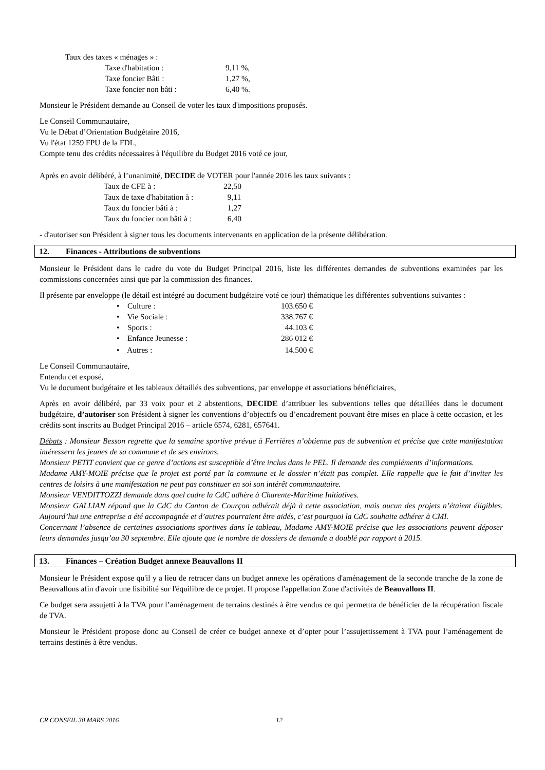Taux des taxes « ménages » :
Taxe d'habitation : 9,11 %,
Taxe foncier Bâti : 1,27 %,
Taxe foncier non bâti : 6,40 %.
Monsieur le Président demande au Conseil de voter les taux d'impositions proposés.
Le Conseil Communautaire,
Vu le Débat d’Orientation Budgétaire 2016,
Vu l'état 1259 FPU de la FDL,
Compte tenu des crédits nécessaires à l'équilibre du Budget 2016 voté ce jour,
Après en avoir délibéré, à l’unanimité, DECIDE de VOTER pour l'année 2016 les taux suivants :
Taux de CFE à : 22,50
Taux de taxe d'habitation à : 9,11
Taux du foncier bâti à : 1,27
Taux du foncier non bâti à : 6,40
- d'autoriser son Président à signer tous les documents intervenants en application de la présente délibération.
12. Finances - Attributions de subventions
Monsieur le Président dans le cadre du vote du Budget Principal 2016, liste les différentes demandes de subventions examinées par les commissions concernées ainsi que par la commission des finances.
Il présente par enveloppe (le détail est intégré au document budgétaire voté ce jour) thématique les différentes subventions suivantes :
• Culture : 103.650 €
• Vie Sociale : 338.767 €
• Sports : 44.103 €
• Enfance Jeunesse : 286 012 €
• Autres : 14.500 €
Le Conseil Communautaire,
Entendu cet exposé,
Vu le document budgétaire et les tableaux détaillés des subventions, par enveloppe et associations bénéficiaires,
Après en avoir délibéré, par 33 voix pour et 2 abstentions, DECIDE d’attribuer les subventions telles que détaillées dans le document budgétaire, d’autoriser son Président à signer les conventions d’objectifs ou d’encadrement pouvant être mises en place à cette occasion, et les crédits sont inscrits au Budget Principal 2016 – article 6574, 6281, 657641.
Débats : Monsieur Besson regrette que la semaine sportive prévue à Ferrières n’obtienne pas de subvention et précise que cette manifestation intéressera les jeunes de sa commune et de ses environs.
Monsieur PETIT convient que ce genre d’actions est susceptible d’être inclus dans le PEL. Il demande des compléments d’informations.
Madame AMY-MOIE précise que le projet est porté par la commune et le dossier n’était pas complet. Elle rappelle que le fait d’inviter les centres de loisirs à une manifestation ne peut pas constituer en soi son intérêt communautaire.
Monsieur VENDITTOZZI demande dans quel cadre la CdC adhère à Charente-Maritime Initiatives.
Monsieur GALLIAN répond que la CdC du Canton de Courçon adhérait déjà à cette association, mais aucun des projets n’étaient éligibles. Aujourd’hui une entreprise a été accompagnée et d’autres pourraient être aidés, c’est pourquoi la CdC souhaite adhérer à CMI.
Concernant l’absence de certaines associations sportives dans le tableau, Madame AMY-MOIE précise que les associations peuvent déposer leurs demandes jusqu’au 30 septembre. Elle ajoute que le nombre de dossiers de demande a doublé par rapport à 2015.
13. Finances – Création Budget annexe Beauvallons II
Monsieur le Président expose qu'il y a lieu de retracer dans un budget annexe les opérations d'aménagement de la seconde tranche de la zone de Beauvallons afin d'avoir une lisibilité sur l'équilibre de ce projet. Il propose l'appellation Zone d'activités de Beauvallons II.
Ce budget sera assujetti à la TVA pour l’aménagement de terrains destinés à être vendus ce qui permettra de bénéficier de la récupération fiscale de TVA.
Monsieur le Président propose donc au Conseil de créer ce budget annexe et d’opter pour l’assujettissement à TVA pour l’aménagement de terrains destinés à être vendus.
CR CONSEIL 30 MARS 2016 12